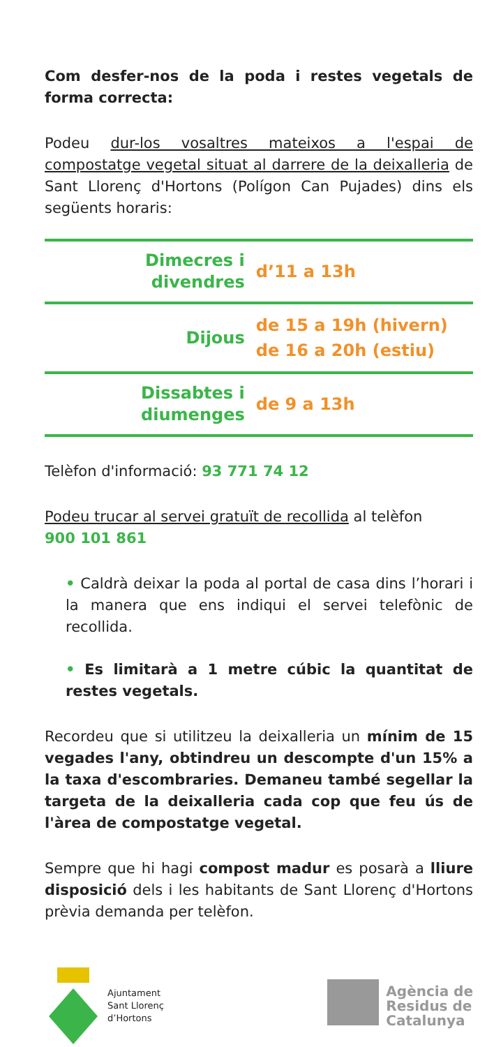Com desfer-nos de la poda i restes vegetals de forma correcta:
Podeu dur-los vosaltres mateixos a l'espai de compostatge vegetal situat al darrere de la deixalleria de Sant Llorenç d'Hortons (Polígon Can Pujades) dins els següents horaris:
| Dimecres i divendres | d’11 a 13h |
| Dijous | de 15 a 19h (hivern) de 16 a 20h (estiu) |
| Dissabtes i diumenges | de 9 a 13h |
Telèfon d'informació: 93 771 74 12
Podeu trucar al servei gratuït de recollida al telèfon
900 101 861
• Caldrà deixar la poda al portal de casa dins l’horari i la manera que ens indiqui el servei telefònic de recollida.
• Es limitarà a 1 metre cúbic la quantitat de restes vegetals.
Recordeu que si utilitzeu la deixalleria un mínim de 15 vegades l'any, obtindreu un descompte d'un 15% a la taxa d'escombraries. Demaneu també segellar la targeta de la deixalleria cada cop que feu ús de l'àrea de compostatge vegetal.
Sempre que hi hagi compost madur es posarà a lliure disposició dels i les habitants de Sant Llorenç d'Hortons prèvia demanda per telèfon.
Ajuntament
Sant Llorenç
d’Hortons
Agència de
Residus de
Catalunya